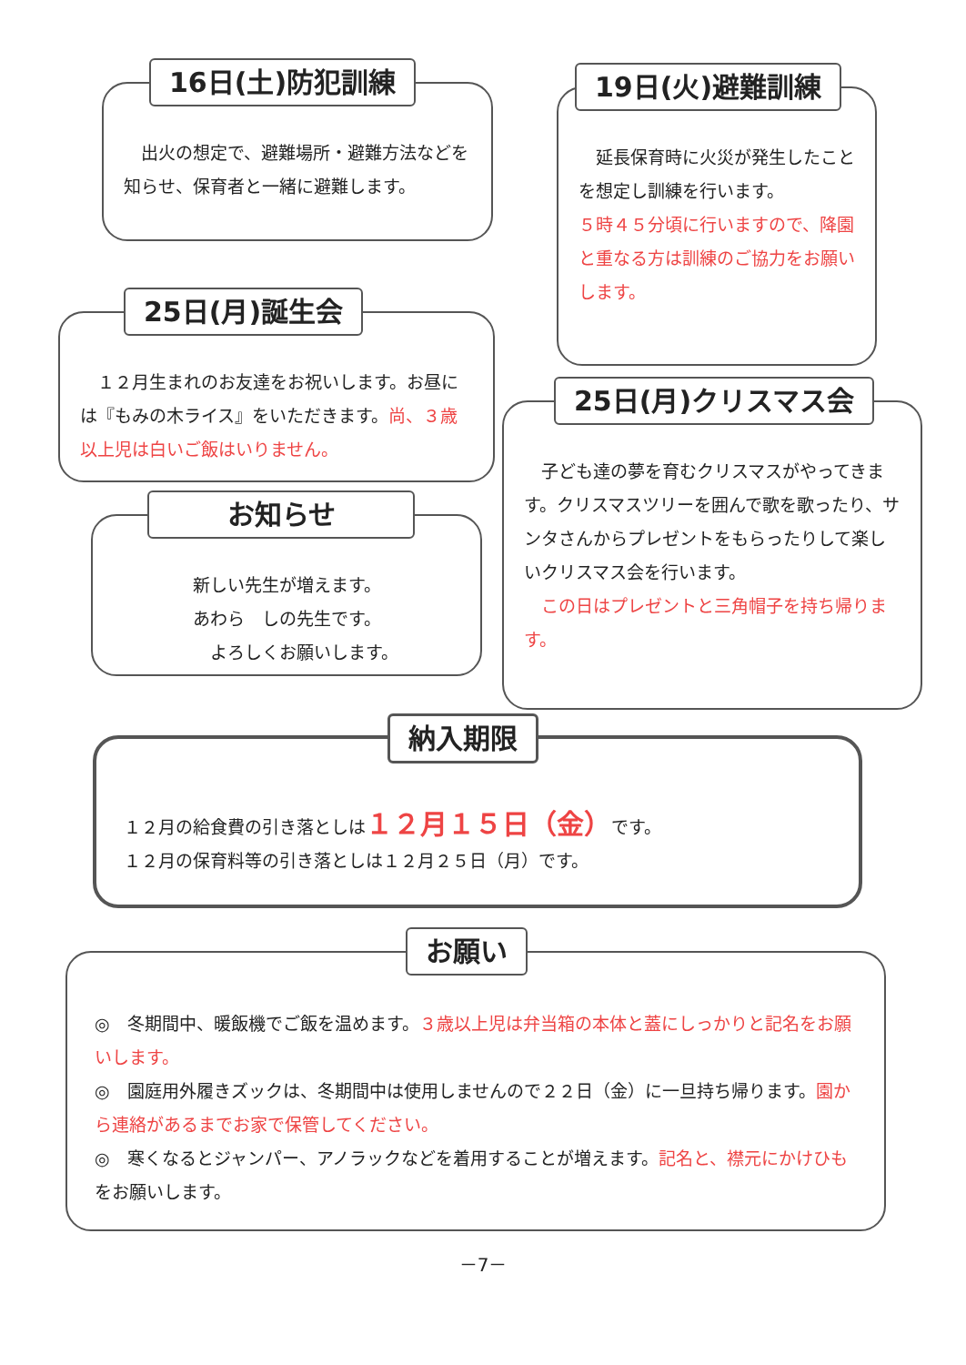16日(土)防犯訓練
　出火の想定で、避難場所・避難方法などを知らせ、保育者と一緒に避難します。
19日(火)避難訓練
　延長保育時に火災が発生したことを想定し訓練を行います。
５時４５分頃に行いますので、降園と重なる方は訓練のご協力をお願いします。
25日(月)誕生会
　１２月生まれのお友達をお祝いします。お昼には『もみの木ライス』をいただきます。尚、３歳以上児は白いご飯はいりません。
25日(月)クリスマス会
　子ども達の夢を育むクリスマスがやってきます。クリスマスツリーを囲んで歌を歌ったり、サンタさんからプレゼントをもらったりして楽しいクリスマス会を行います。
　この日はプレゼントと三角帽子を持ち帰ります。
お知らせ
新しい先生が増えます。
あわら　しの先生です。
　　よろしくお願いします。
納入期限
１２月の給食費の引き落としは１２月１５日（金）です。
１２月の保育料等の引き落としは１２月２５日（月）です。
お願い
◎　冬期間中、暖飯機でご飯を温めます。３歳以上児は弁当箱の本体と蓋にしっかりと記名をお願いします。
◎　園庭用外履きズックは、冬期間中は使用しませんので２２日（金）に一旦持ち帰ります。園から連絡があるまでお家で保管してください。
◎　寒くなるとジャンパー、アノラックなどを着用することが増えます。記名と、襟元にかけひもをお願いします。
－7－